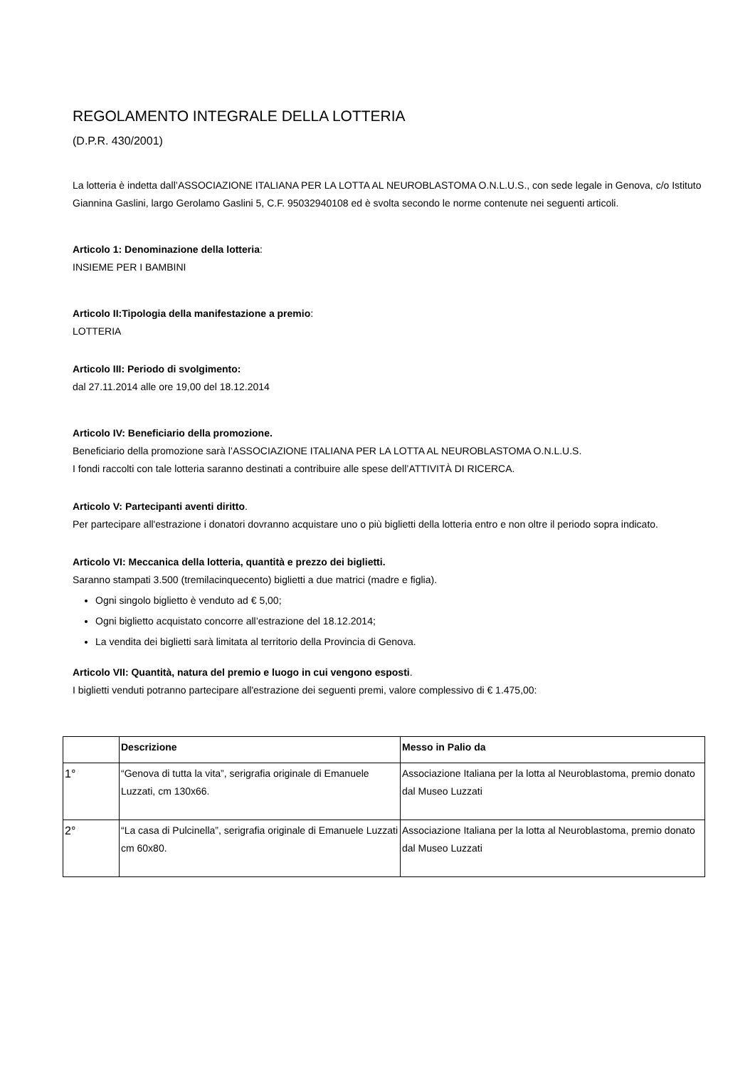REGOLAMENTO INTEGRALE DELLA LOTTERIA
(D.P.R. 430/2001)
La lotteria è indetta dall’ASSOCIAZIONE ITALIANA PER LA LOTTA AL NEUROBLASTOMA O.N.L.U.S., con sede legale in Genova, c/o Istituto Giannina Gaslini, largo Gerolamo Gaslini 5, C.F. 95032940108 ed è svolta secondo le norme contenute nei seguenti articoli.
Articolo 1: Denominazione della lotteria:
INSIEME PER I BAMBINI
Articolo II:Tipologia della manifestazione a premio:
LOTTERIA
Articolo III: Periodo di svolgimento:
dal 27.11.2014 alle ore 19,00 del 18.12.2014
Articolo IV: Beneficiario della promozione.
Beneficiario della promozione sarà l’ASSOCIAZIONE ITALIANA PER LA LOTTA AL NEUROBLASTOMA O.N.L.U.S.
I fondi raccolti con tale lotteria saranno destinati a contribuire alle spese dell’ATTIVITÀ DI RICERCA.
Articolo V: Partecipanti aventi diritto.
Per partecipare all'estrazione i donatori dovranno acquistare uno o più biglietti della lotteria entro e non oltre il periodo sopra indicato.
Articolo VI: Meccanica della lotteria, quantità e prezzo dei biglietti.
Saranno stampati 3.500 (tremilacinquecento) biglietti a due matrici (madre e figlia).
Ogni singolo biglietto è venduto ad € 5,00;
Ogni biglietto acquistato concorre all’estrazione del 18.12.2014;
La vendita dei biglietti sarà limitata al territorio della Provincia di Genova.
Articolo VII: Quantità, natura del premio e luogo in cui vengono esposti.
I biglietti venduti potranno partecipare all'estrazione dei seguenti premi, valore complessivo di € 1.475,00:
| | Descrizione | Messo in Palio da |
| --- | --- | --- |
| 1° | “Genova di tutta la vita”, serigrafia originale di Emanuele Luzzati, cm 130x66. | Associazione Italiana per la lotta al Neuroblastoma, premio donato dal Museo Luzzati |
| 2° | “La casa di Pulcinella”, serigrafia originale di Emanuele Luzzati cm 60x80. | Associazione Italiana per la lotta al Neuroblastoma, premio donato dal Museo Luzzati |